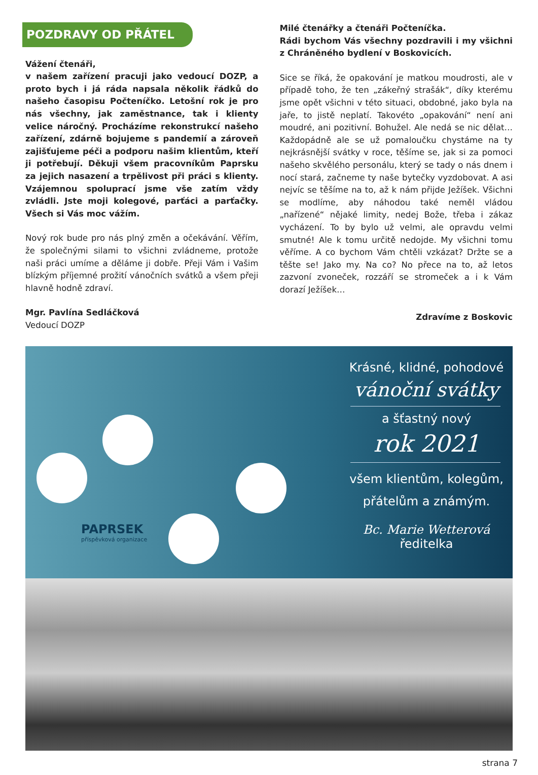POZDRAVY OD PŘÁTEL
Vážení čtenáři,
v našem zařízení pracuji jako vedoucí DOZP, a proto bych i já ráda napsala několik řádků do našeho časopisu Počteníčko. Letošní rok je pro nás všechny, jak zaměstnance, tak i klienty velice náročný. Procházíme rekonstrukcí našeho zařízení, zdárně bojujeme s pandemií a zároveň zajišťujeme péči a podporu našim klientům, kteří ji potřebují. Děkuji všem pracovníkům Paprsku za jejich nasazení a trpělivost při práci s klienty. Vzájemnou spoluprací jsme vše zatím vždy zvládli. Jste moji kolegové, parťáci a parťačky. Všech si Vás moc vážím.
Nový rok bude pro nás plný změn a očekávání. Věřím, že společnými silami to všichni zvládneme, protože naši práci umíme a děláme ji dobře. Přeji Vám i Vašim blízkým příjemné prožití vánočních svátků a všem přeji hlavně hodně zdraví.
Mgr. Pavlína Sedláčková
Vedoucí DOZP
Milé čtenářky a čtenáři Počteníčka.
Rádi bychom Vás všechny pozdravili i my všichni z Chráněného bydlení v Boskovicích.
Sice se říká, že opakování je matkou moudrosti, ale v případě toho, že ten „zákeřný strašák“, díky kterému jsme opět všichni v této situaci, obdobné, jako byla na jaře, to jistě neplatí. Takovéto „opakování“ není ani moudré, ani pozitivní. Bohužel. Ale nedá se nic dělat… Každopádně ale se už pomaloučku chystáme na ty nejkrásnější svátky v roce, těšíme se, jak si za pomoci našeho skvělého personálu, který se tady o nás dnem i nocí stará, začneme ty naše bytečky vyzdobovat. A asi nejvíc se těšíme na to, až k nám přijde Ježíšek. Všichni se modlíme, aby náhodou také neměl vládou „nařízené“ nějaké limity, nedej Bože, třeba i zákaz vycházení. To by bylo už velmi, ale opravdu velmi smutné! Ale k tomu určitě nedojde. My všichni tomu věříme. A co bychom Vám chtěli vzkázat? Držte se a těšte se! Jako my. Na co? No přece na to, až letos zazvoní zvoneček, rozzáří se stromeček a i k Vám dorazí Ježíšek…
Zdravíme z Boskovic
PAPRSEK
příspěvková organizace
Krásné, klidné, pohodové
vánoční svátky
a šťastný nový
rok 2021
všem klientům, kolegům,
přátelům a známým.
Bc. Marie Wetterová
ředitelka
strana 7